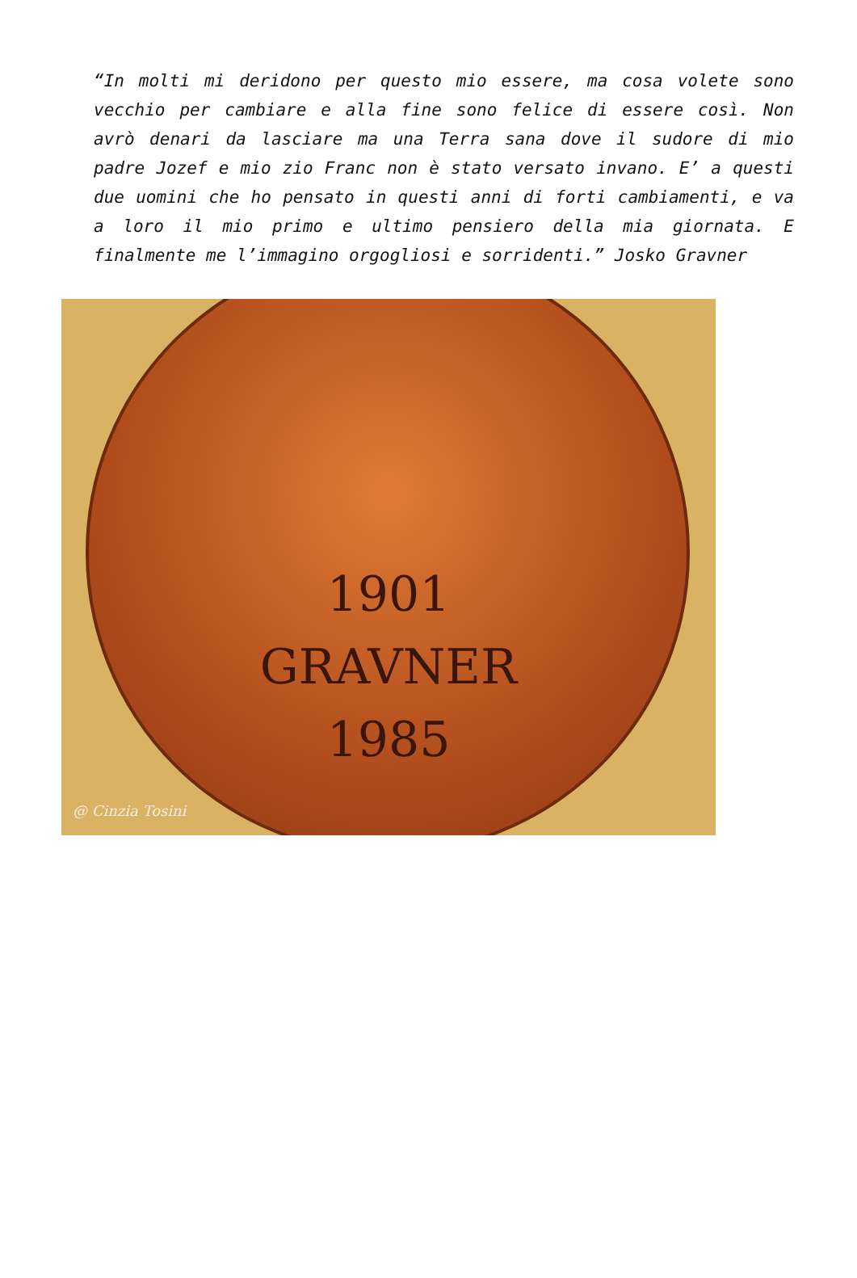“In molti mi deridono per questo mio essere, ma cosa volete sono vecchio per cambiare e alla fine sono felice di essere così. Non avrò denari da lasciare ma una Terra sana dove il sudore di mio padre Jozef e mio zio Franc non è stato versato invano. E’ a questi due uomini che ho pensato in questi anni di forti cambiamenti, e va a loro il mio primo e ultimo pensiero della mia giornata. E finalmente me l’immagino orgogliosi e sorridenti.” Josko Gravner
1901
GRAVNER
1985
@ Cinzia Tosini